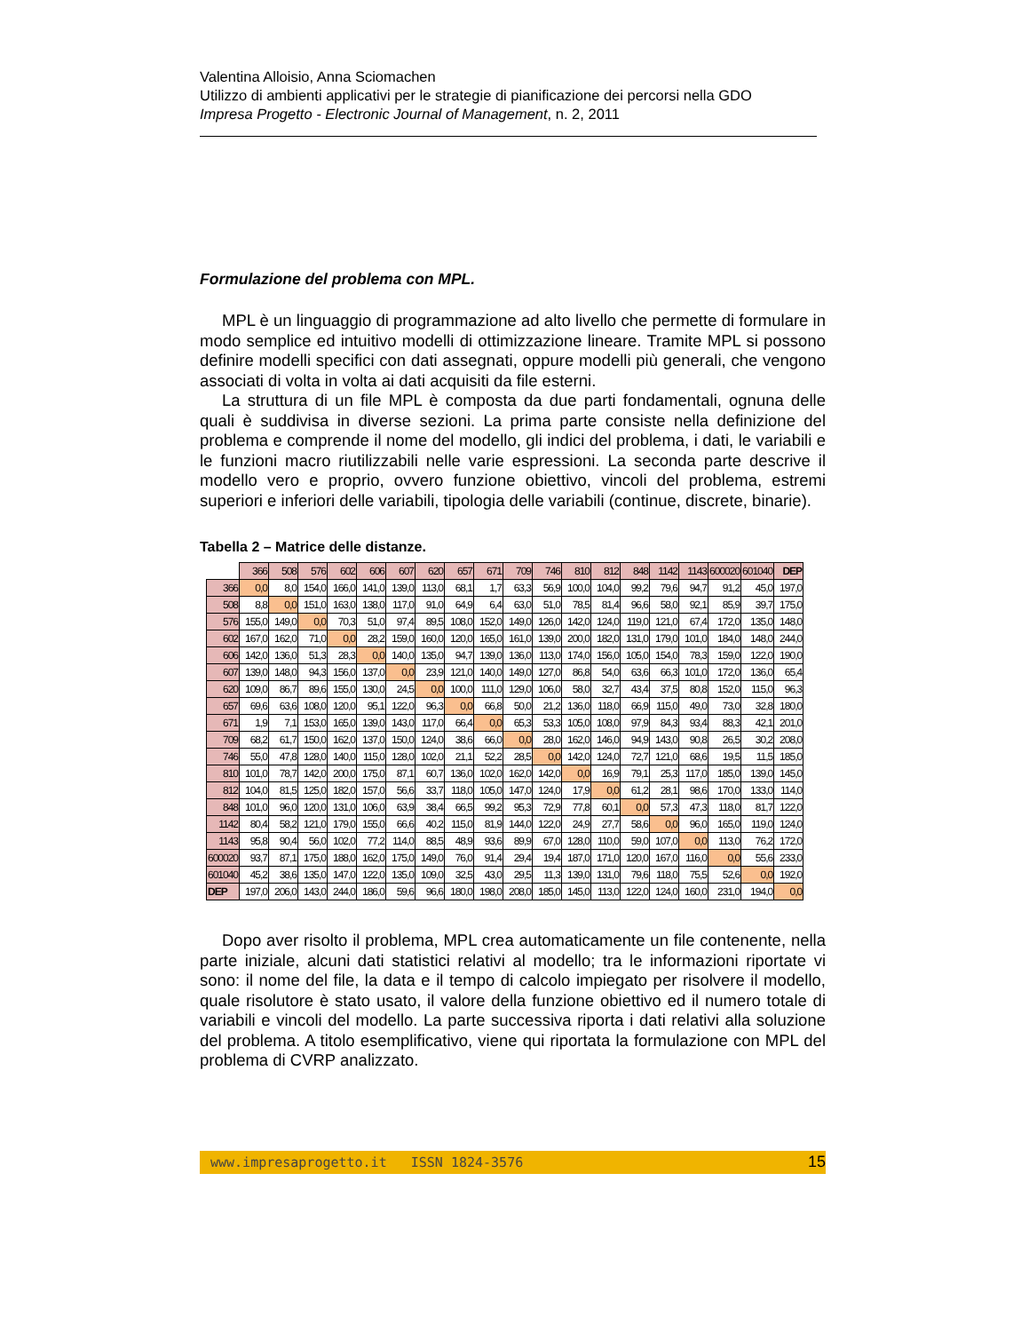Valentina Alloisio, Anna Sciomachen
Utilizzo di ambienti applicativi per le strategie di pianificazione dei percorsi nella GDO
Impresa Progetto - Electronic Journal of Management, n. 2, 2011
Formulazione del problema con MPL.
MPL è un linguaggio di programmazione ad alto livello che permette di formulare in modo semplice ed intuitivo modelli di ottimizzazione lineare. Tramite MPL si possono definire modelli specifici con dati assegnati, oppure modelli più generali, che vengono associati di volta in volta ai dati acquisiti da file esterni.
La struttura di un file MPL è composta da due parti fondamentali, ognuna delle quali è suddivisa in diverse sezioni. La prima parte consiste nella definizione del problema e comprende il nome del modello, gli indici del problema, i dati, le variabili e le funzioni macro riutilizzabili nelle varie espressioni. La seconda parte descrive il modello vero e proprio, ovvero funzione obiettivo, vincoli del problema, estremi superiori e inferiori delle variabili, tipologia delle variabili (continue, discrete, binarie).
Tabella 2 – Matrice delle distanze.
| | 366 | 508 | 576 | 602 | 606 | 607 | 620 | 657 | 671 | 709 | 746 | 810 | 812 | 848 | 1142 | 1143 | 600020 | 601040 | DEP |
| --- | --- | --- | --- | --- | --- | --- | --- | --- | --- | --- | --- | --- | --- | --- | --- | --- | --- | --- | --- |
| 366 | 0,0 | 8,0 | 154,0 | 166,0 | 141,0 | 139,0 | 113,0 | 68,1 | 1,7 | 63,3 | 56,9 | 100,0 | 104,0 | 99,2 | 79,6 | 94,7 | 91,2 | 45,0 | 197,0 |
| 508 | 8,8 | 0,0 | 151,0 | 163,0 | 138,0 | 117,0 | 91,0 | 64,9 | 6,4 | 63,0 | 51,0 | 78,5 | 81,4 | 96,6 | 58,0 | 92,1 | 85,9 | 39,7 | 175,0 |
| 576 | 155,0 | 149,0 | 0,0 | 70,3 | 51,0 | 97,4 | 89,5 | 108,0 | 152,0 | 149,0 | 126,0 | 142,0 | 124,0 | 119,0 | 121,0 | 67,4 | 172,0 | 135,0 | 148,0 |
| 602 | 167,0 | 162,0 | 71,0 | 0,0 | 28,2 | 159,0 | 160,0 | 120,0 | 165,0 | 161,0 | 139,0 | 200,0 | 182,0 | 131,0 | 179,0 | 101,0 | 184,0 | 148,0 | 244,0 |
| 606 | 142,0 | 136,0 | 51,3 | 28,3 | 0,0 | 140,0 | 135,0 | 94,7 | 139,0 | 136,0 | 113,0 | 174,0 | 156,0 | 105,0 | 154,0 | 78,3 | 159,0 | 122,0 | 190,0 |
| 607 | 139,0 | 148,0 | 94,3 | 156,0 | 137,0 | 0,0 | 23,9 | 121,0 | 140,0 | 149,0 | 127,0 | 86,8 | 54,0 | 63,6 | 66,3 | 101,0 | 172,0 | 136,0 | 65,4 |
| 620 | 109,0 | 86,7 | 89,6 | 155,0 | 130,0 | 24,5 | 0,0 | 100,0 | 111,0 | 129,0 | 106,0 | 58,0 | 32,7 | 43,4 | 37,5 | 80,8 | 152,0 | 115,0 | 96,3 |
| 657 | 69,6 | 63,6 | 108,0 | 120,0 | 95,1 | 122,0 | 96,3 | 0,0 | 66,8 | 50,0 | 21,2 | 136,0 | 118,0 | 66,9 | 115,0 | 49,0 | 73,0 | 32,8 | 180,0 |
| 671 | 1,9 | 7,1 | 153,0 | 165,0 | 139,0 | 143,0 | 117,0 | 66,4 | 0,0 | 65,3 | 53,3 | 105,0 | 108,0 | 97,9 | 84,3 | 93,4 | 88,3 | 42,1 | 201,0 |
| 709 | 68,2 | 61,7 | 150,0 | 162,0 | 137,0 | 150,0 | 124,0 | 38,6 | 66,0 | 0,0 | 28,0 | 162,0 | 146,0 | 94,9 | 143,0 | 90,8 | 26,5 | 30,2 | 208,0 |
| 746 | 55,0 | 47,8 | 128,0 | 140,0 | 115,0 | 128,0 | 102,0 | 21,1 | 52,2 | 28,5 | 0,0 | 142,0 | 124,0 | 72,7 | 121,0 | 68,6 | 19,5 | 11,5 | 185,0 |
| 810 | 101,0 | 78,7 | 142,0 | 200,0 | 175,0 | 87,1 | 60,7 | 136,0 | 102,0 | 162,0 | 142,0 | 0,0 | 16,9 | 79,1 | 25,3 | 117,0 | 185,0 | 139,0 | 145,0 |
| 812 | 104,0 | 81,5 | 125,0 | 182,0 | 157,0 | 56,6 | 33,7 | 118,0 | 105,0 | 147,0 | 124,0 | 17,9 | 0,0 | 61,2 | 28,1 | 98,6 | 170,0 | 133,0 | 114,0 |
| 848 | 101,0 | 96,0 | 120,0 | 131,0 | 106,0 | 63,9 | 38,4 | 66,5 | 99,2 | 95,3 | 72,9 | 77,8 | 60,1 | 0,0 | 57,3 | 47,3 | 118,0 | 81,7 | 122,0 |
| 1142 | 80,4 | 58,2 | 121,0 | 179,0 | 155,0 | 66,6 | 40,2 | 115,0 | 81,9 | 144,0 | 122,0 | 24,9 | 27,7 | 58,6 | 0,0 | 96,0 | 165,0 | 119,0 | 124,0 |
| 1143 | 95,8 | 90,4 | 56,0 | 102,0 | 77,2 | 114,0 | 88,5 | 48,9 | 93,6 | 89,9 | 67,0 | 128,0 | 110,0 | 59,0 | 107,0 | 0,0 | 113,0 | 76,2 | 172,0 |
| 600020 | 93,7 | 87,1 | 175,0 | 188,0 | 162,0 | 175,0 | 149,0 | 76,0 | 91,4 | 29,4 | 19,4 | 187,0 | 171,0 | 120,0 | 167,0 | 116,0 | 0,0 | 55,6 | 233,0 |
| 601040 | 45,2 | 38,6 | 135,0 | 147,0 | 122,0 | 135,0 | 109,0 | 32,5 | 43,0 | 29,5 | 11,3 | 139,0 | 131,0 | 79,6 | 118,0 | 75,5 | 52,6 | 0,0 | 192,0 |
| DEP | 197,0 | 206,0 | 143,0 | 244,0 | 186,0 | 59,6 | 96,6 | 180,0 | 198,0 | 208,0 | 185,0 | 145,0 | 113,0 | 122,0 | 124,0 | 160,0 | 231,0 | 194,0 | 0,0 |
Dopo aver risolto il problema, MPL crea automaticamente un file contenente, nella parte iniziale, alcuni dati statistici relativi al modello; tra le informazioni riportate vi sono: il nome del file, la data e il tempo di calcolo impiegato per risolvere il modello, quale risolutore è stato usato, il valore della funzione obiettivo ed il numero totale di variabili e vincoli del modello. La parte successiva riporta i dati relativi alla soluzione del problema. A titolo esemplificativo, viene qui riportata la formulazione con MPL del problema di CVRP analizzato.
www.impresaprogetto.it ISSN 1824-3576 15